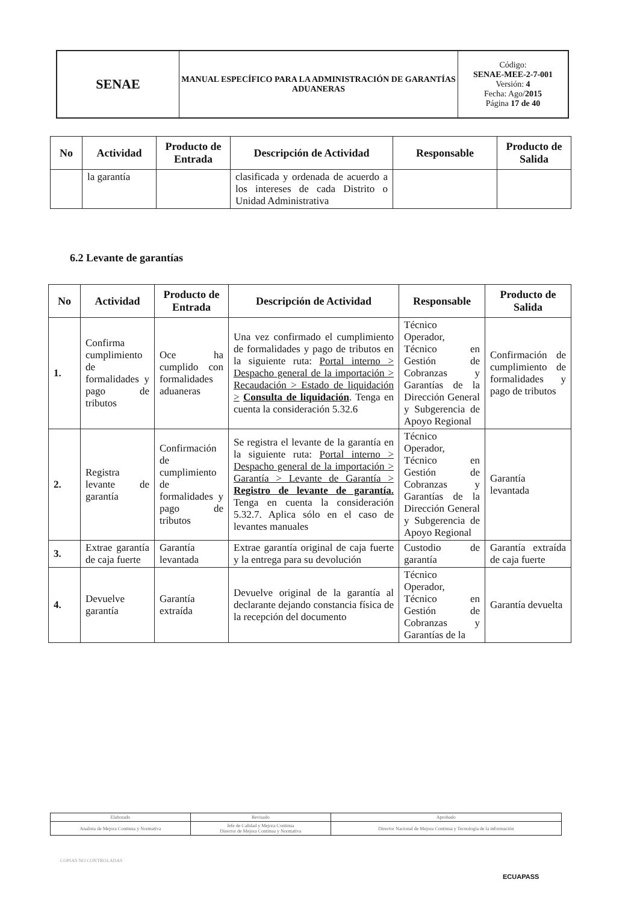| SENAE | MANUAL ESPECÍFICO PARA LA ADMINISTRACIÓN DE GARANTÍAS ADUANERAS | Código: SENAE-MEE-2-7-001 Versión: 4 Fecha: Ago/ 2015 Página 17 de 40 |
| No | Actividad | Producto de Entrada | Descripción de Actividad | Responsable | Producto de Salida |
| --- | --- | --- | --- | --- | --- |
| | la garantía | | clasificada y ordenada de acuerdo a los intereses de cada Distrito o Unidad Administrativa | | |
6.2 Levante de garantías
| No | Actividad | Producto de Entrada | Descripción de Actividad | Responsable | Producto de Salida |
| --- | --- | --- | --- | --- | --- |
| 1. | Confirma cumplimiento de formalidades y pago de tributos | Oce ha cumplido con formalidades aduaneras | Una vez confirmado el cumplimiento de formalidades y pago de tributos en la siguiente ruta: Portal interno > Despacho general de la importación > Recaudación > Estado de liquidación > Consulta de liquidación . Tenga en cuenta la consideración 5.32.6 | Técnico Operador, Técnico en Gestión de Cobranzas y Garantías de la Dirección General y Subgerencia de Apoyo Regional | Confirmación de cumplimiento de formalidades y pago de tributos |
| 2. | Registra levante de garantía | Confirmación de cumplimiento de formalidades y pago de tributos | Se registra el levante de la garantía en la siguiente ruta: Portal interno > Despacho general de la importación > Garantía > Levante de Garantía > Registro de levante de garantía. Tenga en cuenta la consideración 5.32.7. Aplica sólo en el caso de levantes manuales | Técnico Operador, Técnico en Gestión de Cobranzas y Garantías de la Dirección General y Subgerencia de Apoyo Regional | Garantía levantada |
| 3. | Extrae garantía de caja fuerte | Garantía levantada | Extrae garantía original de caja fuerte y la entrega para su devolución | Custodio de garantía | Garantía extraída de caja fuerte |
| 4. | Devuelve garantía | Garantía extraída | Devuelve original de la garantía al declarante dejando constancia física de la recepción del documento | Técnico Operador, Técnico en Gestión de Cobranzas y Garantías de la | Garantía devuelta |
| Elaborado | Revisado | Aprobado |
| Analista de Mejora Continua y Normativa | Jefe de Calidad y Mejora Continua Director de Mejora Continua y Normativa | Director Nacional de Mejora Continua y Tecnología de la información |
COPIAS NO CONTROLADAS
ECUAPASS